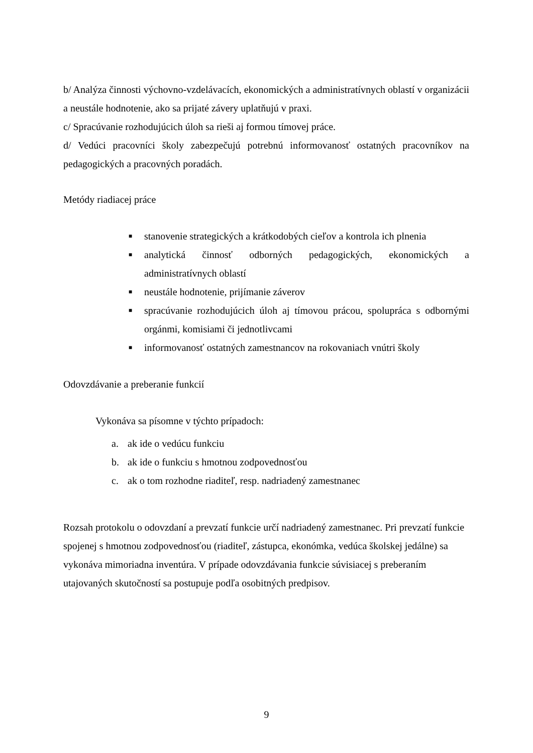b/ Analýza činnosti výchovno-vzdelávacích, ekonomických a administratívnych oblastí v organizácii a neustále hodnotenie, ako sa prijaté závery uplatňujú v praxi.
c/ Spracúvanie rozhodujúcich úloh sa rieši aj formou tímovej práce.
d/ Vedúci pracovníci školy zabezpečujú potrebnú informovanosť ostatných pracovníkov na pedagogických a pracovných poradách.
Metódy riadiacej práce
■ stanovenie strategických a krátkodobých cieľov a kontrola ich plnenia
■ analytická činnosť odborných pedagogických, ekonomických a administratívnych oblastí
■ neustále hodnotenie, prijímanie záverov
■ spracúvanie rozhodujúcich úloh aj tímovou prácou, spolupráca s odbornými orgánmi, komisiami či jednotlivcami
■ informovanosť ostatných zamestnancov na rokovaniach vnútri školy
Odovzdávanie a preberanie funkcií
Vykonáva sa písomne v týchto prípadoch:
a. ak ide o vedúcu funkciu
b. ak ide o funkciu s hmotnou zodpovednosťou
c. ak o tom rozhodne riaditeľ, resp. nadriadený zamestnanec
Rozsah protokolu o odovzdaní a prevzatí funkcie určí nadriadený zamestnanec. Pri prevzatí funkcie spojenej s hmotnou zodpovednosťou (riaditeľ, zástupca, ekonómka, vedúca školskej jedálne) sa vykonáva mimoriadna inventúra. V prípade odovzdávania funkcie súvisiacej s preberaním utajovaných skutočností sa postupuje podľa osobitných predpisov.
9